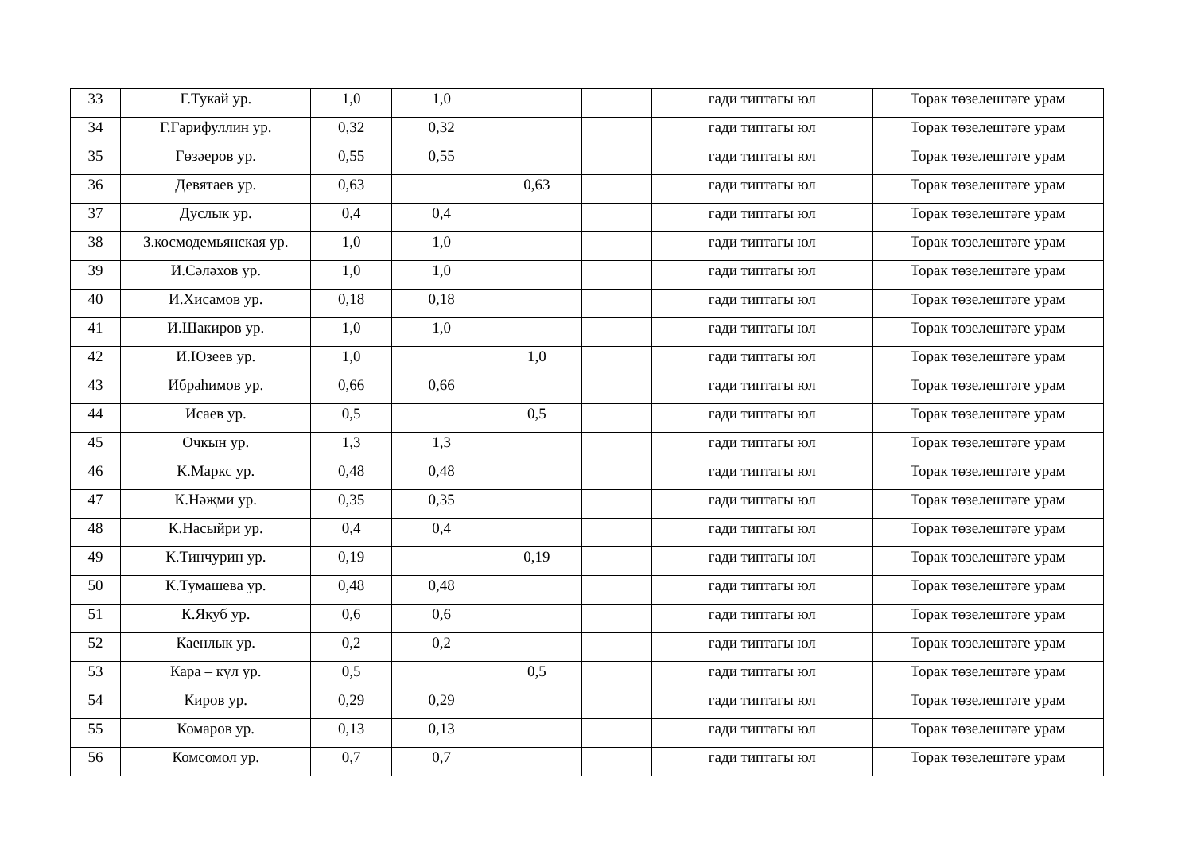| 33 | Г.Тукай ур. | 1,0 | 1,0 | | | гади типтагы юл | Торак төзелештәге урам |
| 34 | Г.Гарифуллин ур. | 0,32 | 0,32 | | | гади типтагы юл | Торак төзелештәге урам |
| 35 | Гөзәеров ур. | 0,55 | 0,55 | | | гади типтагы юл | Торак төзелештәге урам |
| 36 | Девятаев ур. | 0,63 | | 0,63 | | гади типтагы юл | Торак төзелештәге урам |
| 37 | Дуслык ур. | 0,4 | 0,4 | | | гади типтагы юл | Торак төзелештәге урам |
| 38 | З.космодемьянская ур. | 1,0 | 1,0 | | | гади типтагы юл | Торак төзелештәге урам |
| 39 | И.Сәләхов ур. | 1,0 | 1,0 | | | гади типтагы юл | Торак төзелештәге урам |
| 40 | И.Хисамов ур. | 0,18 | 0,18 | | | гади типтагы юл | Торак төзелештәге урам |
| 41 | И.Шакиров ур. | 1,0 | 1,0 | | | гади типтагы юл | Торак төзелештәге урам |
| 42 | И.Юзеев ур. | 1,0 | | 1,0 | | гади типтагы юл | Торак төзелештәге урам |
| 43 | Ибраһимов ур. | 0,66 | 0,66 | | | гади типтагы юл | Торак төзелештәге урам |
| 44 | Исаев ур. | 0,5 | | 0,5 | | гади типтагы юл | Торак төзелештәге урам |
| 45 | Очкын ур. | 1,3 | 1,3 | | | гади типтагы юл | Торак төзелештәге урам |
| 46 | К.Маркс ур. | 0,48 | 0,48 | | | гади типтагы юл | Торак төзелештәге урам |
| 47 | К.Нәҗми ур. | 0,35 | 0,35 | | | гади типтагы юл | Торак төзелештәге урам |
| 48 | К.Насыйри ур. | 0,4 | 0,4 | | | гади типтагы юл | Торак төзелештәге урам |
| 49 | К.Тинчурин ур. | 0,19 | | 0,19 | | гади типтагы юл | Торак төзелештәге урам |
| 50 | К.Тумашева ур. | 0,48 | 0,48 | | | гади типтагы юл | Торак төзелештәге урам |
| 51 | К.Якуб ур. | 0,6 | 0,6 | | | гади типтагы юл | Торак төзелештәге урам |
| 52 | Каенлык ур. | 0,2 | 0,2 | | | гади типтагы юл | Торак төзелештәге урам |
| 53 | Кара – күл ур. | 0,5 | | 0,5 | | гади типтагы юл | Торак төзелештәге урам |
| 54 | Киров ур. | 0,29 | 0,29 | | | гади типтагы юл | Торак төзелештәге урам |
| 55 | Комаров ур. | 0,13 | 0,13 | | | гади типтагы юл | Торак төзелештәге урам |
| 56 | Комсомол ур. | 0,7 | 0,7 | | | гади типтагы юл | Торак төзелештәге урам |